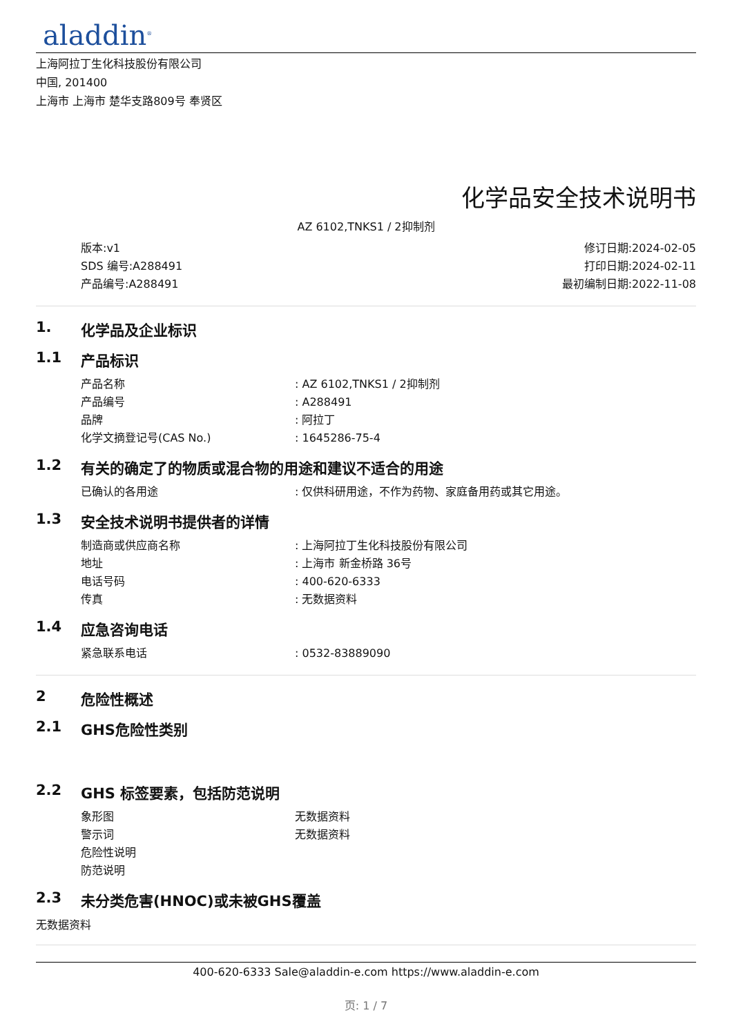aladdin<sup>®</sup>
上海阿拉丁生化科技股份有限公司
中国, 201400
上海市 上海市 楚华支路809号 奉贤区
化学品安全技术说明书
AZ 6102,TNKS1 / 2抑制剂
版本:v1
SDS 编号:A288491
产品编号:A288491
修订日期:2024-02-05
打印日期:2024-02-11
最初编制日期:2022-11-08
1. 化学品及企业标识
1.1 产品标识
产品名称: AZ 6102,TNKS1 / 2抑制剂
产品编号: A288491
品牌: 阿拉丁
化学文摘登记号(CAS No.): 1645286-75-4
1.2 有关的确定了的物质或混合物的用途和建议不适合的用途
已确认的各用途: 仅供科研用途，不作为药物、家庭备用药或其它用途。
1.3 安全技术说明书提供者的详情
制造商或供应商名称: 上海阿拉丁生化科技股份有限公司
地址: 上海市 新金桥路 36号
电话号码: 400-620-6333
传真: 无数据资料
1.4 应急咨询电话
紧急联系电话: 0532-83889090
2 危险性概述
2.1 GHS危险性类别
2.2 GHS 标签要素，包括防范说明
象形图 无数据资料
警示词 无数据资料
危险性说明
防范说明
2.3 未分类危害(HNOC)或未被GHS覆盖
无数据资料
400-620-6333 Sale@aladdin-e.com https://www.aladdin-e.com
页: 1 / 7